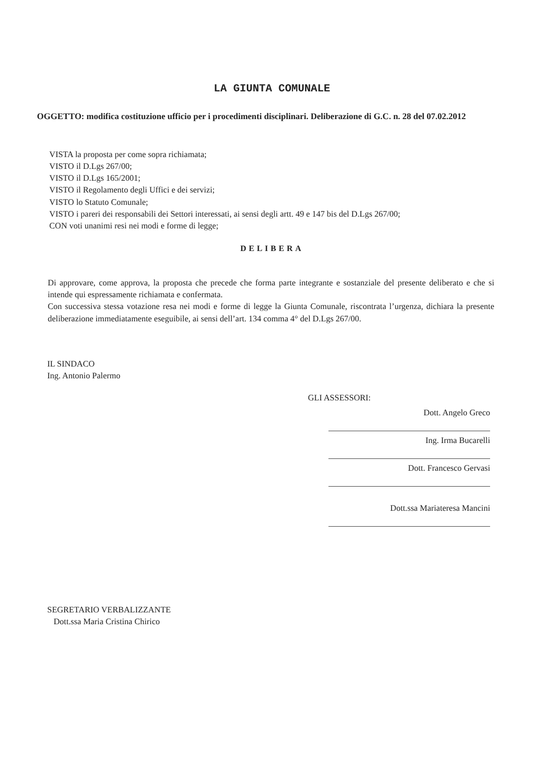LA GIUNTA COMUNALE
OGGETTO: modifica costituzione ufficio per i procedimenti disciplinari. Deliberazione di G.C. n. 28 del 07.02.2012
VISTA la proposta per come sopra richiamata;
VISTO il D.Lgs 267/00;
VISTO il D.Lgs 165/2001;
VISTO il Regolamento degli Uffici e dei servizi;
VISTO lo Statuto Comunale;
VISTO i pareri dei responsabili dei Settori interessati, ai sensi degli artt. 49 e 147 bis del D.Lgs 267/00;
CON voti unanimi resi nei modi e forme di legge;
DELIBERA
Di approvare, come approva, la proposta che precede che forma parte integrante e sostanziale del presente deliberato e che si intende qui espressamente richiamata e confermata.
Con successiva stessa votazione resa nei modi e forme di legge la Giunta Comunale, riscontrata l’urgenza, dichiara la presente deliberazione immediatamente eseguibile, ai sensi dell’art. 134 comma 4° del D.Lgs 267/00.
IL SINDACO
Ing. Antonio Palermo
GLI ASSESSORI:
Dott. Angelo Greco
Ing. Irma Bucarelli
Dott. Francesco Gervasi
Dott.ssa Mariateresa Mancini
SEGRETARIO VERBALIZZANTE
Dott.ssa Maria Cristina Chirico